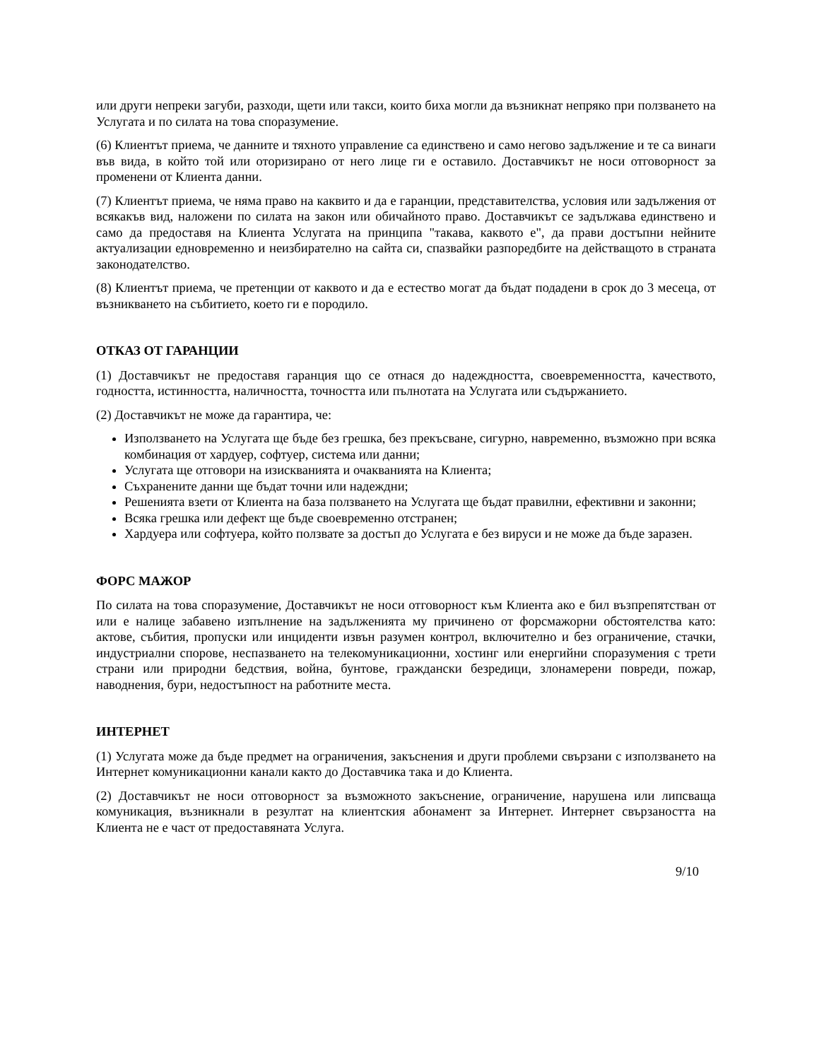или други непреки загуби, разходи, щети или такси, които биха могли да възникнат непряко при ползването на Услугата и по силата на това споразумение.
(6) Клиентът приема, че данните и тяхното управление са единствено и само негово задължение и те са винаги във вида, в който той или оторизирано от него лице ги е оставило. Доставчикът не носи отговорност за променени от Клиента данни.
(7) Клиентът приема, че няма право на каквито и да е гаранции, представителства, условия или задължения от всякакъв вид, наложени по силата на закон или обичайното право. Доставчикът се задължава единствено и само да предоставя на Клиента Услугата на принципа "такава, каквото е", да прави достъпни нейните актуализации едновременно и неизбирателно на сайта си, спазвайки разпоредбите на действащото в страната законодателство.
(8) Клиентът приема, че претенции от каквото и да е естество могат да бъдат подадени в срок до 3 месеца, от възникването на събитието, което ги е породило.
ОТКАЗ ОТ ГАРАНЦИИ
(1) Доставчикът не предоставя гаранция що се отнася до надеждността, своевременността, качеството, годността, истинността, наличността, точността или пълнотата на Услугата или съдържанието.
(2) Доставчикът не може да гарантира, че:
Използването на Услугата ще бъде без грешка, без прекъсване, сигурно, навременно, възможно при всяка комбинация от хардуер, софтуер, система или данни;
Услугата ще отговори на изискванията и очакванията на Клиента;
Съхранените данни ще бъдат точни или надеждни;
Решенията взети от Клиента на база ползването на Услугата ще бъдат правилни, ефективни и законни;
Всяка грешка или дефект ще бъде своевременно отстранен;
Хардуера или софтуера, който ползвате за достъп до Услугата е без вируси и не може да бъде заразен.
ФОРС МАЖОР
По силата на това споразумение, Доставчикът не носи отговорност към Клиента ако е бил възпрепятстван от или е налице забавено изпълнение на задълженията му причинено от форсмажорни обстоятелства като: актове, събития, пропуски или инциденти извън разумен контрол, включително и без ограничение, стачки, индустриални спорове, неспазването на телекомуникационни, хостинг или енергийни споразумения с трети страни или природни бедствия, война, бунтове, граждански безредици, злонамерени повреди, пожар, наводнения, бури, недостъпност на работните места.
ИНТЕРНЕТ
(1) Услугата може да бъде предмет на ограничения, закъснения и други проблеми свързани с използването на Интернет комуникационни канали както до Доставчика така и до Клиента.
(2) Доставчикът не носи отговорност за възможното закъснение, ограничение, нарушена или липсваща комуникация, възникнали в резултат на клиентския абонамент за Интернет. Интернет свързаността на Клиента не е част от предоставяната Услуга.
9/10